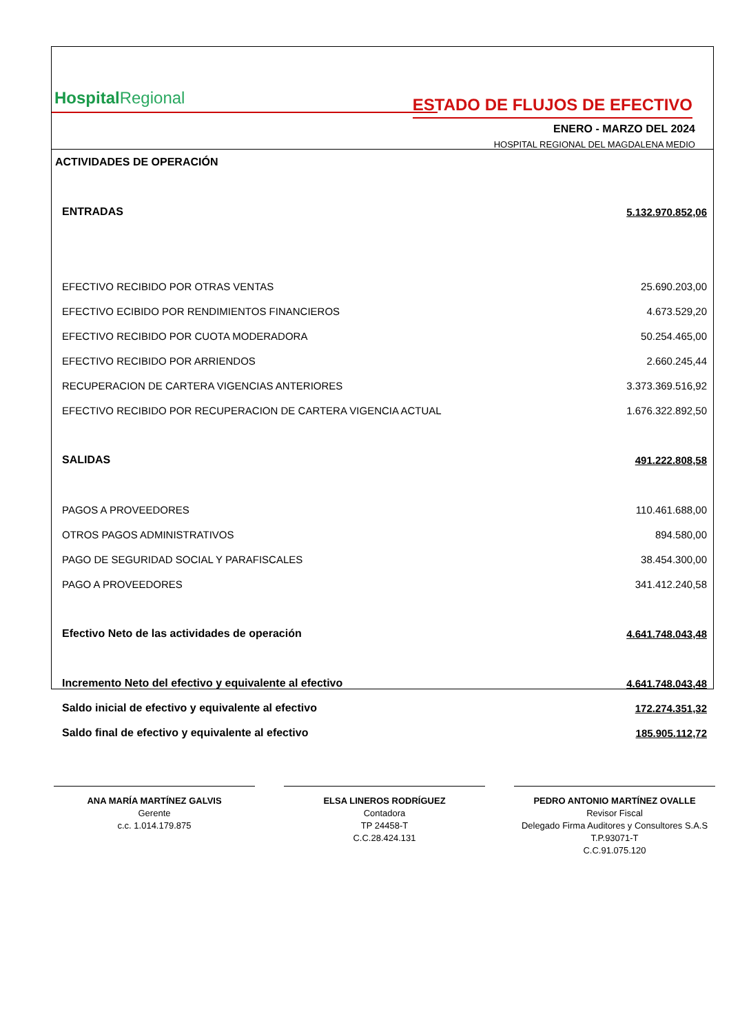HospitalRegional ESTADO DE FLUJOS DE EFECTIVO
ENERO - MARZO DEL 2024
HOSPITAL REGIONAL DEL MAGDALENA MEDIO
| ACTIVIDADES DE OPERACIÓN | |
| ENTRADAS | 5.132.970.852,06 |
| EFECTIVO RECIBIDO POR OTRAS VENTAS | 25.690.203,00 |
| EFECTIVO ECIBIDO POR RENDIMIENTOS FINANCIEROS | 4.673.529,20 |
| EFECTIVO RECIBIDO POR CUOTA MODERADORA | 50.254.465,00 |
| EFECTIVO RECIBIDO POR ARRIENDOS | 2.660.245,44 |
| RECUPERACION DE CARTERA VIGENCIAS ANTERIORES | 3.373.369.516,92 |
| EFECTIVO RECIBIDO POR RECUPERACION DE CARTERA VIGENCIA ACTUAL | 1.676.322.892,50 |
| SALIDAS | 491.222.808,58 |
| PAGOS A PROVEEDORES | 110.461.688,00 |
| OTROS PAGOS ADMINISTRATIVOS | 894.580,00 |
| PAGO DE SEGURIDAD SOCIAL Y PARAFISCALES | 38.454.300,00 |
| PAGO A PROVEEDORES | 341.412.240,58 |
| Efectivo Neto de las actividades de operación | 4.641.748.043,48 |
| Incremento Neto del efectivo y equivalente al efectivo | 4.641.748.043,48 |
| Saldo inicial de efectivo y equivalente al efectivo | 172.274.351,32 |
| Saldo final de efectivo y equivalente al efectivo | 185.905.112,72 |
ANA MARÍA MARTÍNEZ GALVIS
Gerente
c.c. 1.014.179.875
ELSA LINEROS RODRÍGUEZ
Contadora
TP 24458-T
C.C.28.424.131
PEDRO ANTONIO MARTÍNEZ OVALLE
Revisor Fiscal
Delegado Firma Auditores y Consultores S.A.S
T.P.93071-T
C.C.91.075.120